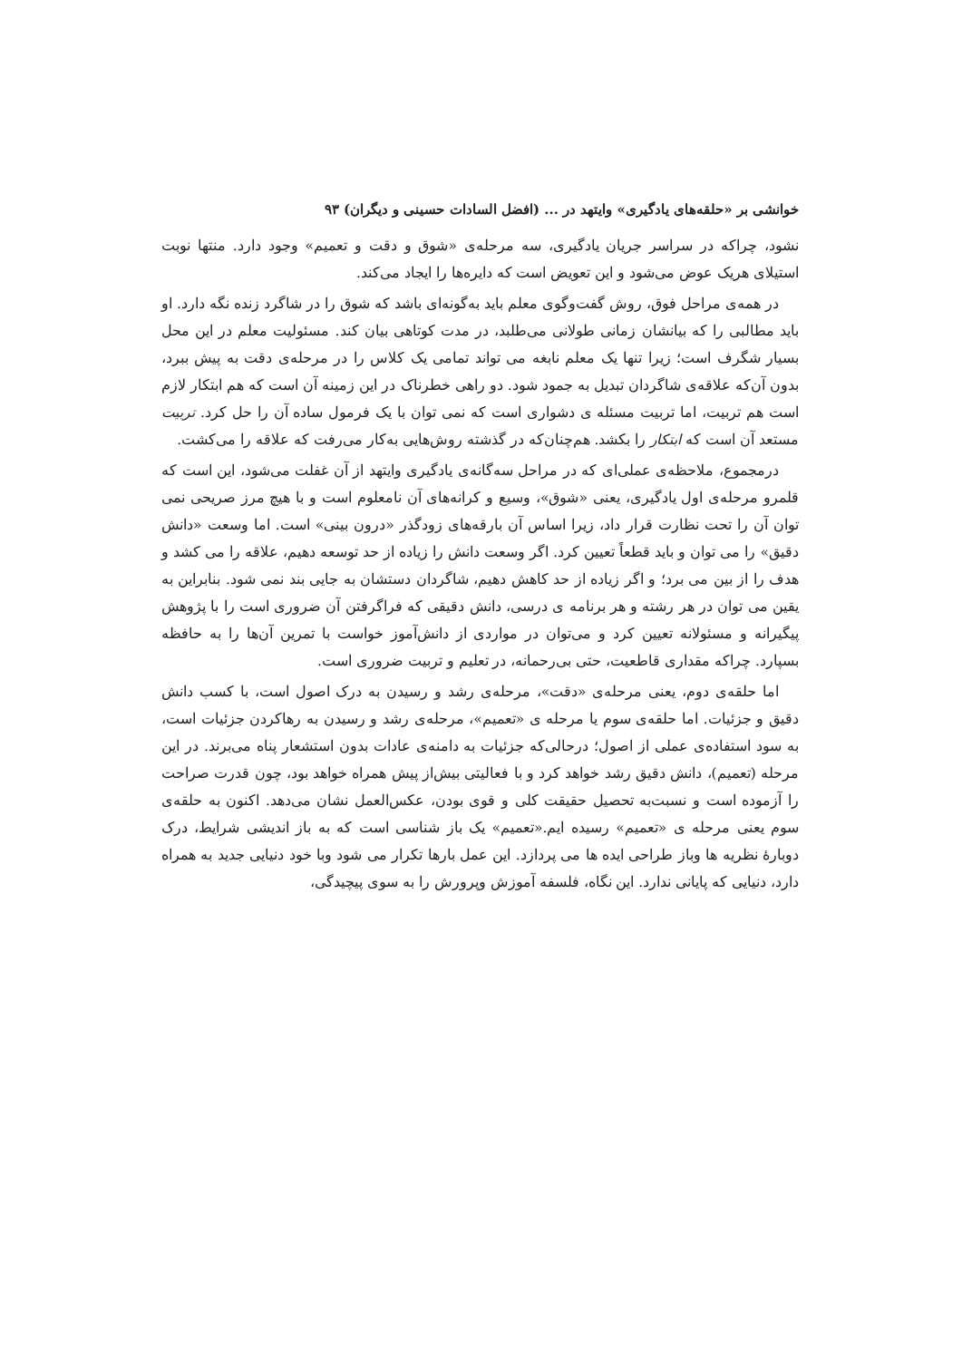خوانشی بر «حلقه‌های یادگیری» وایتهد در ... (افضل السادات حسینی و دیگران) ۹۳
نشود، چراکه در سراسر جریان یادگیری، سه مرحله‌ی «شوق و دقت و تعمیم» وجود دارد. منتها نوبت استیلای هریک عوض می‌شود و این تعویض است که دایره‌ها را ایجاد می‌کند.
در همه‌ی مراحل فوق، روش گفت‌وگوی معلم باید به‌گونه‌ای باشد که شوق را در شاگرد زنده نگه دارد. او باید مطالبی را که بیانشان زمانی طولانی می‌طلبد، در مدت کوتاهی بیان کند. مسئولیت معلم در این محل بسیار شگرف است؛ زیرا تنها یک معلم نابغه می تواند تمامی یک کلاس را در مرحله‌ی دقت به پیش ببرد، بدون آن‌که علاقه‌ی شاگردان تبدیل به جمود شود. دو راهی خطرناک در این زمینه آن است که هم ابتکار لازم است هم تربیت، اما تربیت مسئله ی دشواری است که نمی توان با یک فرمول ساده آن را حل کرد. تربیت مستعد آن است که ابتکار را بکشد. هم‌چنان‌که در گذشته روش‌هایی به‌کار می‌رفت که علاقه را می‌کشت.
درمجموع، ملاحظه‌ی عملی‌ای که در مراحل سه‌گانه‌ی یادگیری وایتهد از آن غفلت می‌شود، این است که قلمرو مرحله‌ی اول یادگیری، یعنی «شوق»، وسیع و کرانه‌های آن نامعلوم است و با هیچ مرز صریحی نمی توان آن را تحت نظارت قرار داد، زیرا اساس آن بارقه‌های زودگذر «درون بینی» است. اما وسعت «دانش دقیق» را می توان و باید قطعاً تعیین کرد. اگر وسعت دانش را زیاده از حد توسعه دهیم، علاقه را می کشد و هدف را از بین می برد؛ و اگر زیاده از حد کاهش دهیم، شاگردان دستشان به جایی بند نمی شود. بنابراین به یقین می توان در هر رشته و هر برنامه ی درسی، دانش دقیقی که فراگرفتن آن ضروری است را با پژوهش پیگیرانه و مسئولانه تعیین کرد و می‌توان در مواردی از دانش‌آموز خواست با تمرین آن‌ها را به حافظه بسپارد. چراکه مقداری قاطعیت، حتی بی‌رحمانه، در تعلیم و تربیت ضروری است.
اما حلقه‌ی دوم، یعنی مرحله‌ی «دقت»، مرحله‌ی رشد و رسیدن به درک اصول است، با کسب دانش دقیق و جزئیات. اما حلقه‌ی سوم یا مرحله ی «تعمیم»، مرحله‌ی رشد و رسیدن به رهاکردن جزئیات است، به سود استفاده‌ی عملی از اصول؛ درحالی‌که جزئیات به دامنه‌ی عادات بدون استشعار پناه می‌برند. در این مرحله (تعمیم)، دانش دقیق رشد خواهد کرد و با فعالیتی بیش‌از پیش همراه خواهد بود، چون قدرت صراحت را آزموده است و نسبت‌به تحصیل حقیقت کلی و قوی بودن، عکس‌العمل نشان می‌دهد. اکنون به حلقه‌ی سوم یعنی مرحله ی «تعمیم» رسیده ایم.«تعمیم» یک باز شناسی است که به باز اندیشی شرایط، درک دوبارهٔ نظریه ها وباز طراحی ایده ها می پردازد. این عمل بارها تکرار می شود وبا خود دنیایی جدید به همراه دارد، دنیایی که پایانی ندارد. این نگاه، فلسفه آموزش وپرورش را به سوی پیچیدگی،